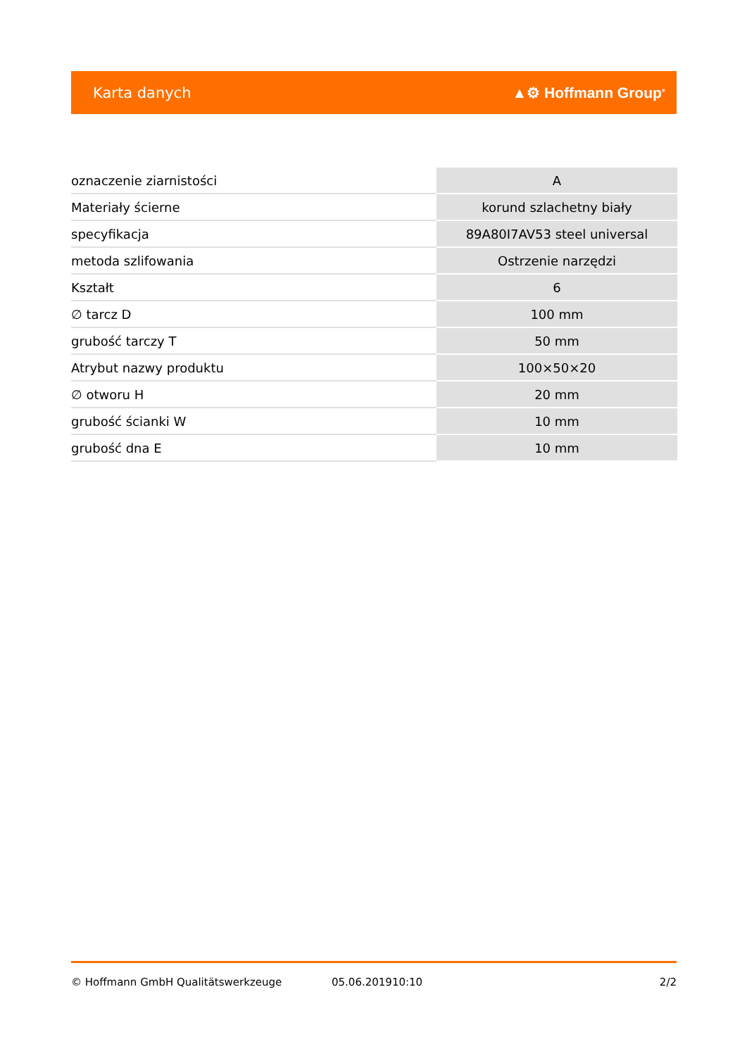Karta danych ▲⚙ Hoffmann Group<sup>®</sup>
| oznaczenie ziarnistości | A |
| Materiały ścierne | korund szlachetny biały |
| specyfikacja | 89A80I7AV53 steel universal |
| metoda szlifowania | Ostrzenie narzędzi |
| Kształt | 6 |
| ∅ tarcz D | 100 mm |
| grubość tarczy T | 50 mm |
| Atrybut nazwy produktu | 100×50×20 |
| ∅ otworu H | 20 mm |
| grubość ścianki W | 10 mm |
| grubość dna E | 10 mm |
© Hoffmann GmbH Qualitätswerkzeuge 05.06.201910:10 2/2